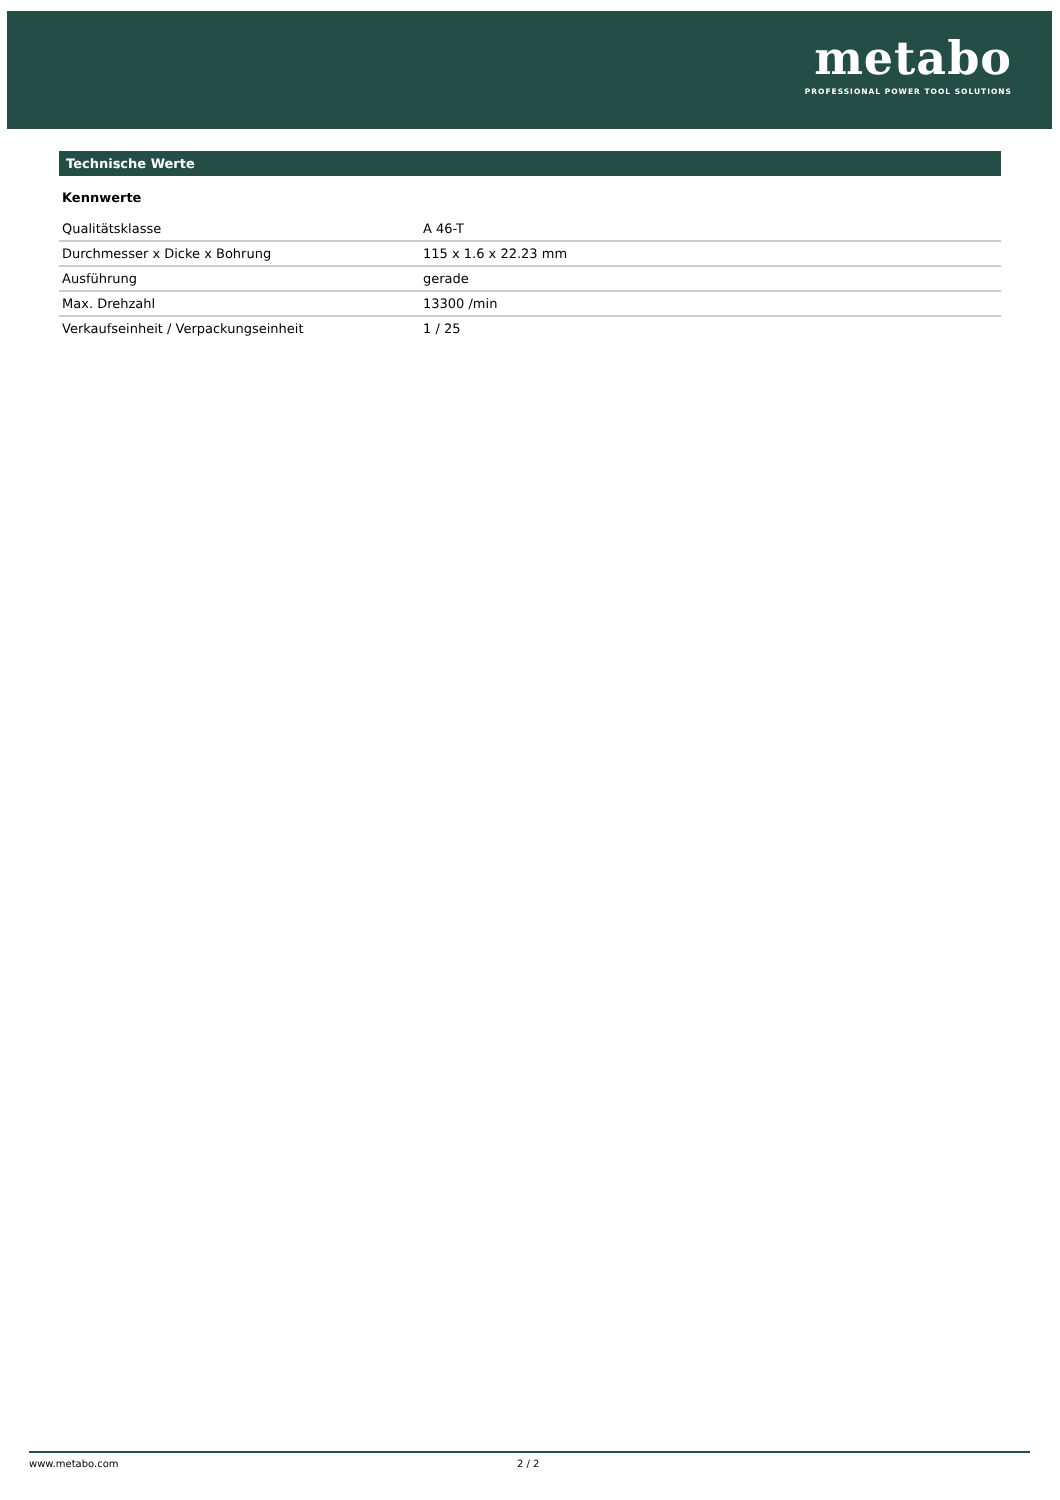metabo
PROFESSIONAL POWER TOOL SOLUTIONS
Technische Werte
Kennwerte
| Qualitätsklasse | A 46-T |
| Durchmesser x Dicke x Bohrung | 115 x 1.6 x 22.23 mm |
| Ausführung | gerade |
| Max. Drehzahl | 13300 /min |
| Verkaufseinheit / Verpackungseinheit | 1 / 25 |
www.metabo.com 2 / 2